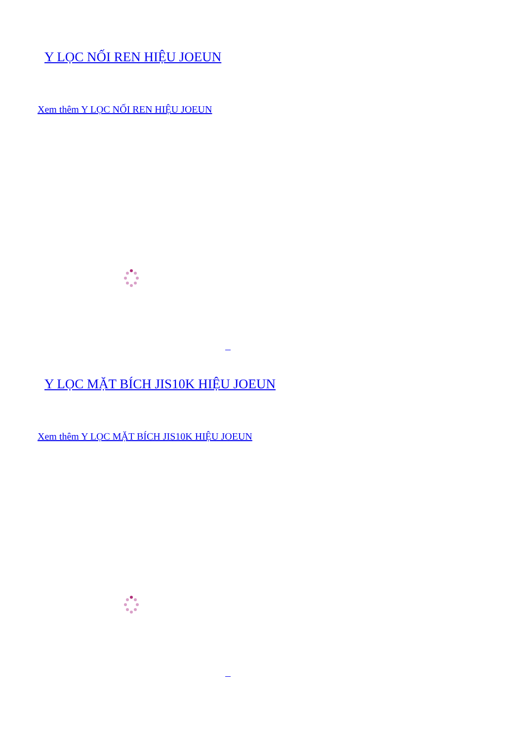Y LỌC NỐI REN HIỆU JOEUN
Xem thêm Y LỌC NỐI REN HIỆU JOEUN
Y LỌC MẶT BÍCH JIS10K HIỆU JOEUN
Xem thêm Y LỌC MẶT BÍCH JIS10K HIỆU JOEUN